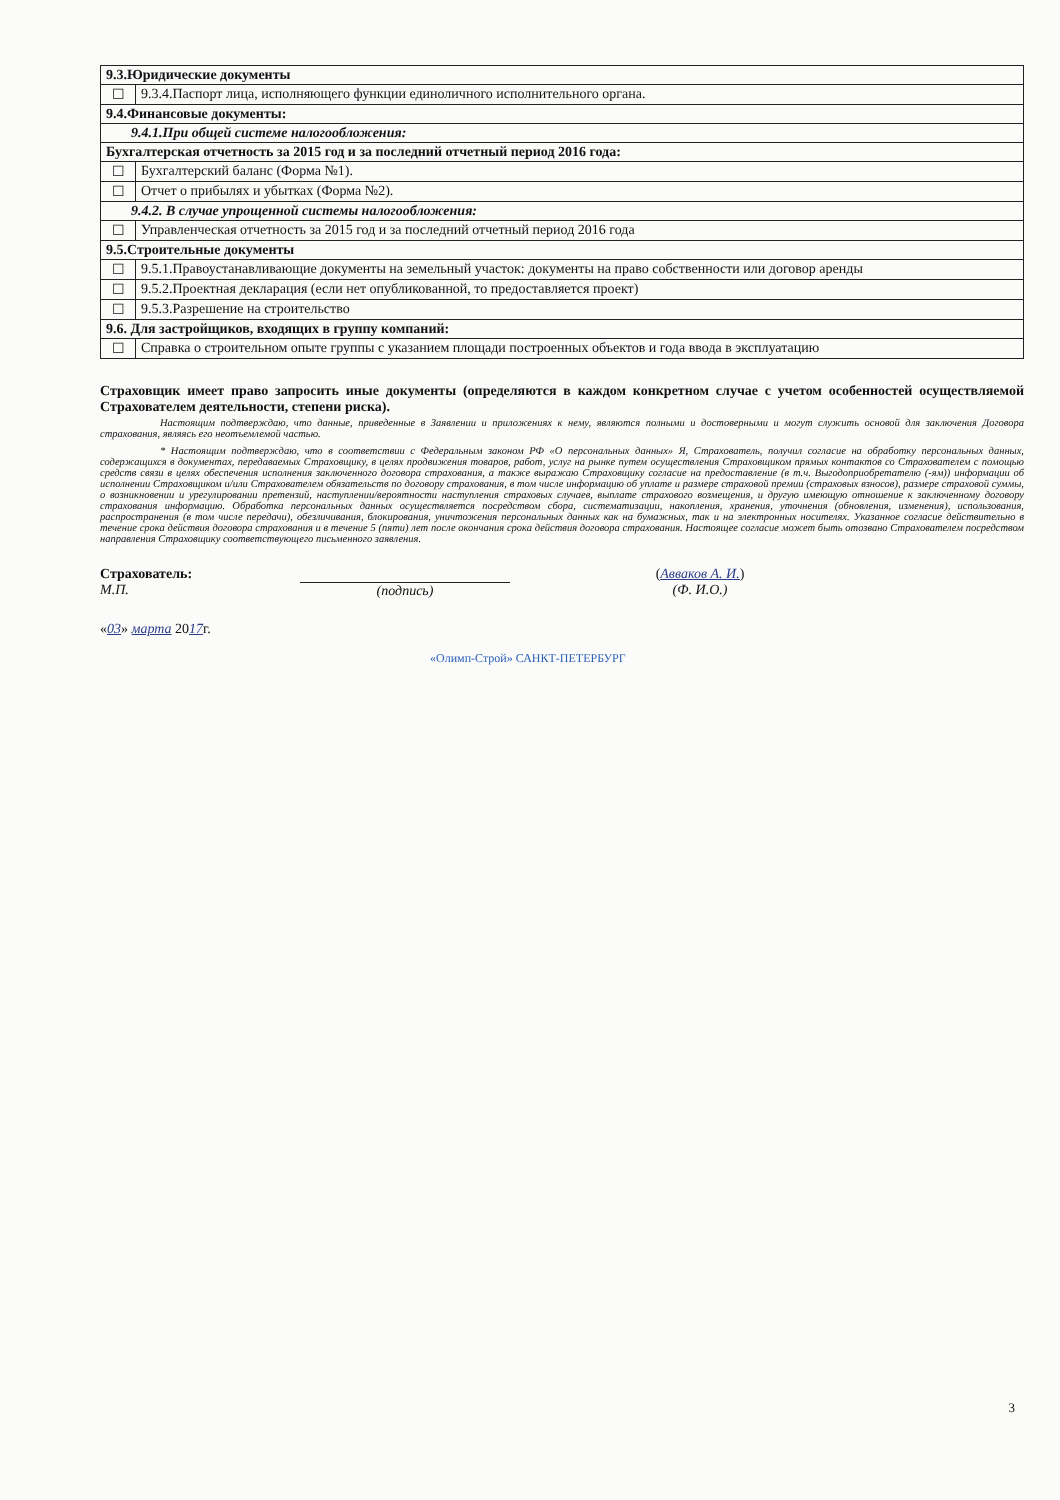| 9.3.Юридические документы | |
| --- | --- |
| ☐ | 9.3.4.Паспорт лица, исполняющего функции единоличного исполнительного органа. |
| 9.4.Финансовые документы: | |
| 9.4.1.При общей системе налогообложения: | |
| Бухгалтерская отчетность за 2015 год и за последний отчетный период 2016 года: | |
| ☐ | Бухгалтерский баланс (Форма №1). |
| ☐ | Отчет о прибылях и убытках (Форма №2). |
| 9.4.2. В случае упрощенной системы налогообложения: | |
| ☐ | Управленческая отчетность за 2015 год и за последний отчетный период 2016 года |
| 9.5.Строительные документы | |
| ☐ | 9.5.1.Правоустанавливающие документы на земельный участок: документы на право собственности или договор аренды |
| ☐ | 9.5.2.Проектная декларация (если нет опубликованной, то предоставляется проект) |
| ☐ | 9.5.3.Разрешение на строительство |
| 9.6. Для застройщиков, входящих в группу компаний: | |
| ☐ | Справка о строительном опыте группы с указанием площади построенных объектов и года ввода в эксплуатацию |
Страховщик имеет право запросить иные документы (определяются в каждом конкретном случае с учетом особенностей осуществляемой Страхователем деятельности, степени риска).
Настоящим подтверждаю, что данные, приведенные в Заявлении и приложениях к нему, являются полными и достоверными и могут служить основой для заключения Договора страхования, являясь его неотъемлемой частью.
* Настоящим подтверждаю, что в соответствии с Федеральным законом РФ «О персональных данных» Я, Страхователь, получил согласие на обработку персональных данных, содержащихся в документах, передаваемых Страховщику, в целях продвижения товаров, работ, услуг на рынке путем осуществления Страховщиком прямых контактов со Страхователем с помощью средств связи в целях обеспечения исполнения заключенного договора страхования, а также выражаю Страховщику согласие на предоставление (в т.ч. Выгодоприобретателю (-ям)) информации об исполнении Страховщиком и/или Страхователем обязательств по договору страхования, в том числе информацию об уплате и размере страховой премии (страховых взносов), размере страховой суммы, о возникновении и урегулировании претензий, наступлении/вероятности наступления страховых случаев, выплате страхового возмещения, и другую имеющую отношение к заключенному договору страхования информацию. Обработка персональных данных осуществляется посредством сбора, систематизации, накопления, хранения, уточнения (обновления, изменения), использования, распространения (в том числе передачи), обезличивания, блокирования, уничтожения персональных данных как на бумажных, так и на электронных носителях. Указанное согласие действительно в течение срока действия договора страхования и в течение 5 (пяти) лет после окончания срока действия договора страхования. Настоящее согласие может быть отозвано Страхователем посредством направления Страховщику соответствующего письменного заявления.
Страхователь:
М.П.
(подпись) (Авваков А. И.)
(Ф. И.О.)
«03» марта 2017г.
«Олимп-Строй» САНКТ-ПЕТЕРБУРГ
3